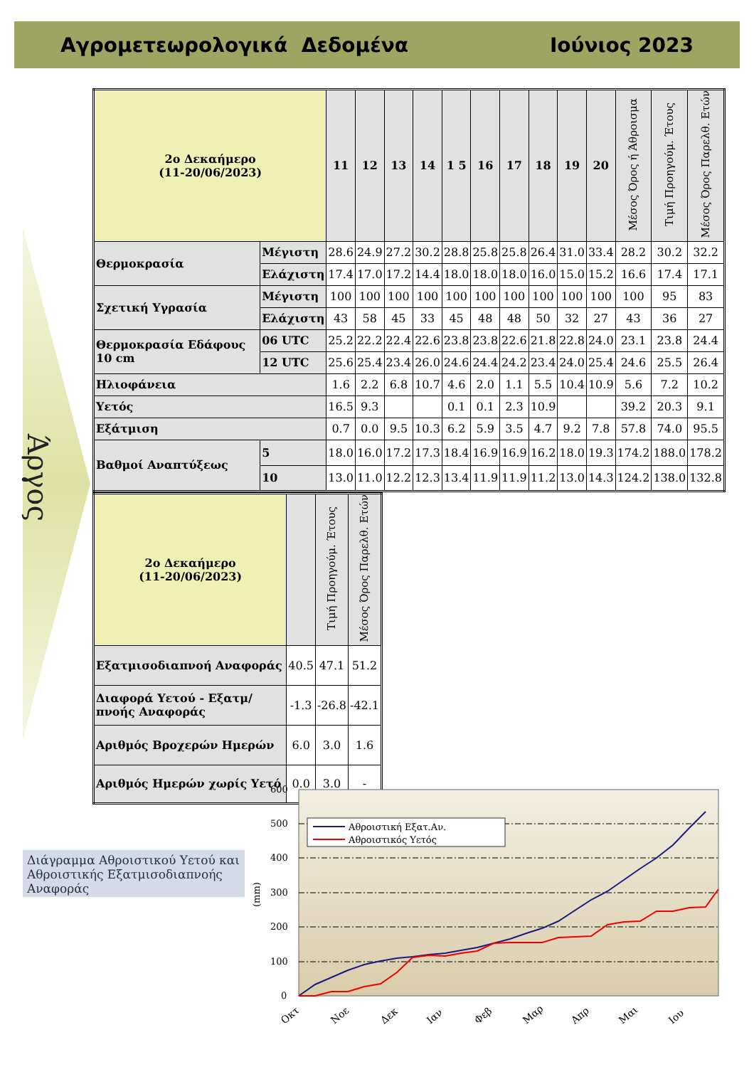Αγρομετεωρολογικά Δεδομένα Ιούνιος 2023
Άργος
| 2ο Δεκαήμερο (11-20/06/2023) | | 11 | 12 | 13 | 14 | 1 5 | 16 | 17 | 18 | 19 | 20 | Μέσος Όρος ή Άθροισμα | Τιμή Προηγούμ. Έτους | Μέσος Όρος Παρελθ. Ετών |
| --- | --- | --- | --- | --- | --- | --- | --- | --- | --- | --- | --- | --- | --- | --- |
| Θερμοκρασία | Μέγιστη | 28.6 | 24.9 | 27.2 | 30.2 | 28.8 | 25.8 | 25.8 | 26.4 | 31.0 | 33.4 | 28.2 | 30.2 | 32.2 |
| | Ελάχιστη | 17.4 | 17.0 | 17.2 | 14.4 | 18.0 | 18.0 | 18.0 | 16.0 | 15.0 | 15.2 | 16.6 | 17.4 | 17.1 |
| Σχετική Υγρασία | Μέγιστη | 100 | 100 | 100 | 100 | 100 | 100 | 100 | 100 | 100 | 100 | 100 | 95 | 83 |
| | Ελάχιστη | 43 | 58 | 45 | 33 | 45 | 48 | 48 | 50 | 32 | 27 | 43 | 36 | 27 |
| Θερμοκρασία Εδάφους 10 cm | 06 UTC | 25.2 | 22.2 | 22.4 | 22.6 | 23.8 | 23.8 | 22.6 | 21.8 | 22.8 | 24.0 | 23.1 | 23.8 | 24.4 |
| | 12 UTC | 25.6 | 25.4 | 23.4 | 26.0 | 24.6 | 24.4 | 24.2 | 23.4 | 24.0 | 25.4 | 24.6 | 25.5 | 26.4 |
| Ηλιοφάνεια | | 1.6 | 2.2 | 6.8 | 10.7 | 4.6 | 2.0 | 1.1 | 5.5 | 10.4 | 10.9 | 5.6 | 7.2 | 10.2 |
| Υετός | | 16.5 | 9.3 | | | 0.1 | 0.1 | 2.3 | 10.9 | | | 39.2 | 20.3 | 9.1 |
| Εξάτμιση | | 0.7 | 0.0 | 9.5 | 10.3 | 6.2 | 5.9 | 3.5 | 4.7 | 9.2 | 7.8 | 57.8 | 74.0 | 95.5 |
| Βαθμοί Αναπτύξεως | 5 | 18.0 | 16.0 | 17.2 | 17.3 | 18.4 | 16.9 | 16.9 | 16.2 | 18.0 | 19.3 | 174.2 | 188.0 | 178.2 |
| | 10 | 13.0 | 11.0 | 12.2 | 12.3 | 13.4 | 11.9 | 11.9 | 11.2 | 13.0 | 14.3 | 124.2 | 138.0 | 132.8 |
| 2ο Δεκαήμερο (11-20/06/2023) | | Τιμή Προηγούμ. Έτους | Μέσος Όρος Παρελθ. Ετών |
| --- | --- | --- | --- |
| Εξατμισοδιαπνοή Αναφοράς | 40.5 | 47.1 | 51.2 |
| Διαφορά Υετού - Εξατμ/πνοής Αναφοράς | -1.3 | -26.8 | -42.1 |
| Αριθμός Βροχερών Ημερών | 6.0 | 3.0 | 1.6 |
| Αριθμός Ημερών χωρίς Υετό | 0.0 | 3.0 | - |
Διάγραμμα Αθροιστικού Υετού και Αθροιστικής Εξατμισοδιαπνοής Αναφοράς
600
500
400
300
200
100
0
(mm)
Αθροιστική Εξατ.Αν.
Αθροιστικός Υετός
Οκτ
Νοε
Δεκ
Ιαν
Φεβ
Μαρ
Απρ
Μαι
Ιου